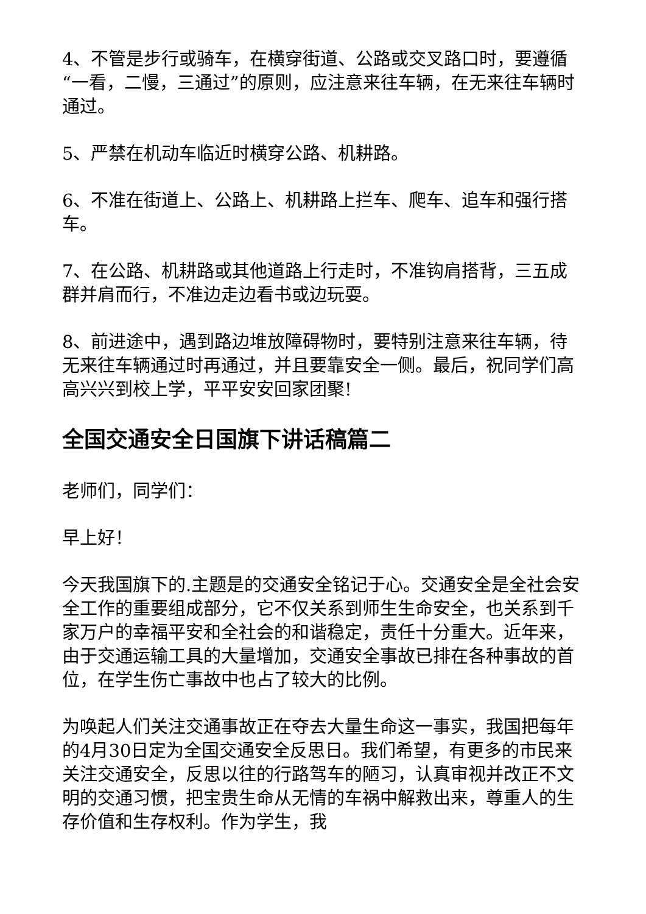4、不管是步行或骑车，在横穿街道、公路或交叉路口时，要遵循“一看，二慢，三通过”的原则，应注意来往车辆，在无来往车辆时通过。
5、严禁在机动车临近时横穿公路、机耕路。
6、不准在街道上、公路上、机耕路上拦车、爬车、追车和强行搭车。
7、在公路、机耕路或其他道路上行走时，不准钩肩搭背，三五成群并肩而行，不准边走边看书或边玩耍。
8、前进途中，遇到路边堆放障碍物时，要特别注意来往车辆，待无来往车辆通过时再通过，并且要靠安全一侧。最后，祝同学们高高兴兴到校上学，平平安安回家团聚!
全国交通安全日国旗下讲话稿篇二
老师们，同学们：
早上好！
今天我国旗下的.主题是的交通安全铭记于心。交通安全是全社会安全工作的重要组成部分，它不仅关系到师生生命安全，也关系到千家万户的幸福平安和全社会的和谐稳定，责任十分重大。近年来，由于交通运输工具的大量增加，交通安全事故已排在各种事故的首位，在学生伤亡事故中也占了较大的比例。
为唤起人们关注交通事故正在夺去大量生命这一事实，我国把每年的4月30日定为全国交通安全反思日。我们希望，有更多的市民来关注交通安全，反思以往的行路驾车的陋习，认真审视并改正不文明的交通习惯，把宝贵生命从无情的车祸中解救出来，尊重人的生存价值和生存权利。作为学生，我